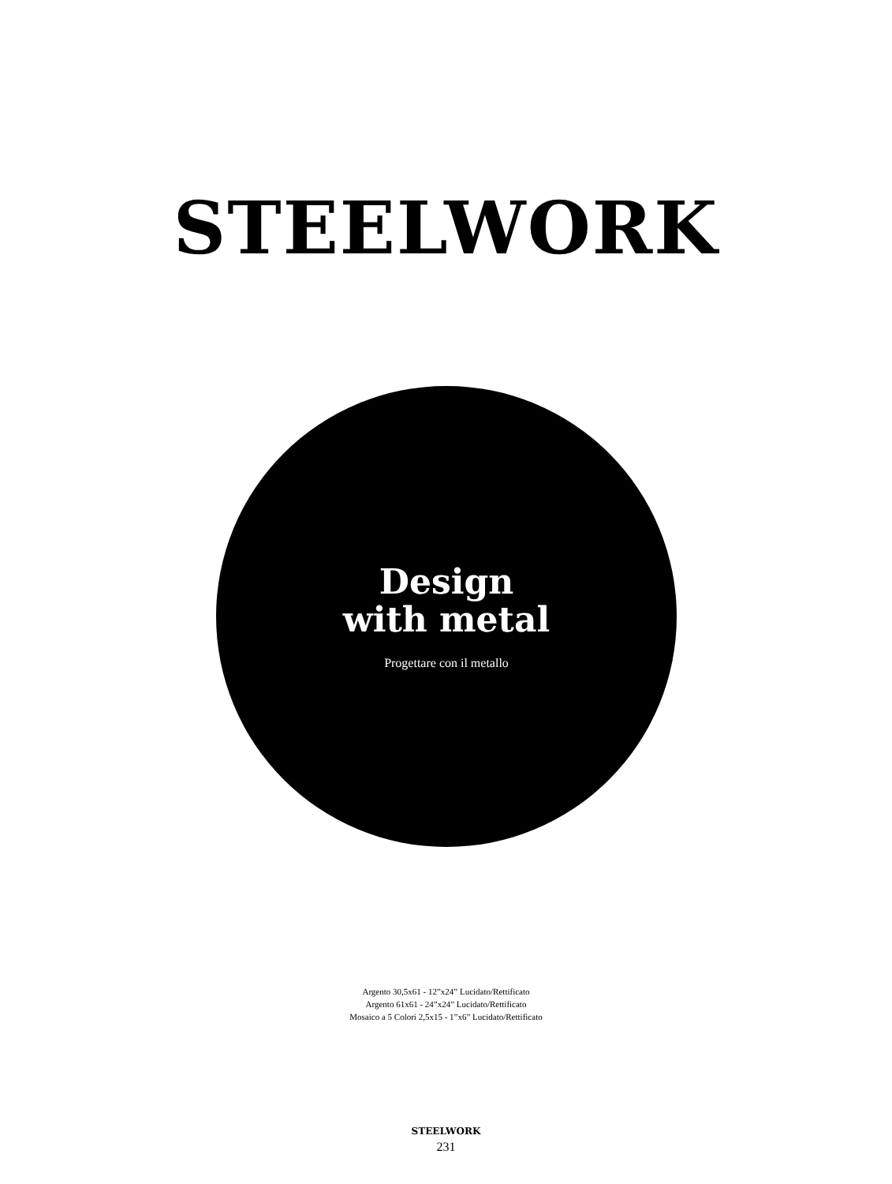STEELWORK
Design
with metal
Progettare con il metallo
Argento 30,5x61 - 12”x24” Lucidato/Rettificato
Argento 61x61 - 24”x24” Lucidato/Rettificato
Mosaico a 5 Colori 2,5x15 - 1”x6” Lucidato/Rettificato
STEELWORK
231